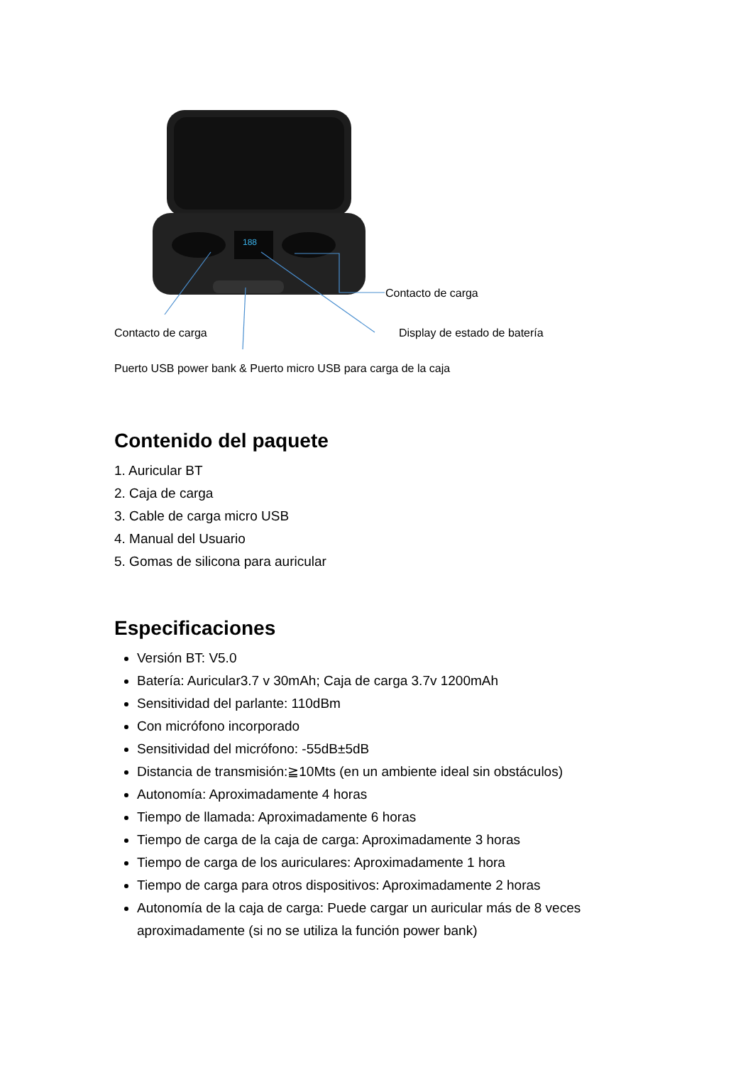188
Contacto de carga
Contacto de carga Display de estado de batería
Puerto USB power bank & Puerto micro USB para carga de la caja
Contenido del paquete
1. Auricular BT
2. Caja de carga
3. Cable de carga micro USB
4. Manual del Usuario
5. Gomas de silicona para auricular
Especificaciones
Versión BT: V5.0
Batería: Auricular3.7 v 30mAh; Caja de carga 3.7v 1200mAh
Sensitividad del parlante: 110dBm
Con micrófono incorporado
Sensitividad del micrófono: -55dB±5dB
Distancia de transmisión:≧10Mts (en un ambiente ideal sin obstáculos)
Autonomía: Aproximadamente 4 horas
Tiempo de llamada: Aproximadamente 6 horas
Tiempo de carga de la caja de carga: Aproximadamente 3 horas
Tiempo de carga de los auriculares: Aproximadamente 1 hora
Tiempo de carga para otros dispositivos: Aproximadamente 2 horas
Autonomía de la caja de carga: Puede cargar un auricular más de 8 veces aproximadamente (si no se utiliza la función power bank)